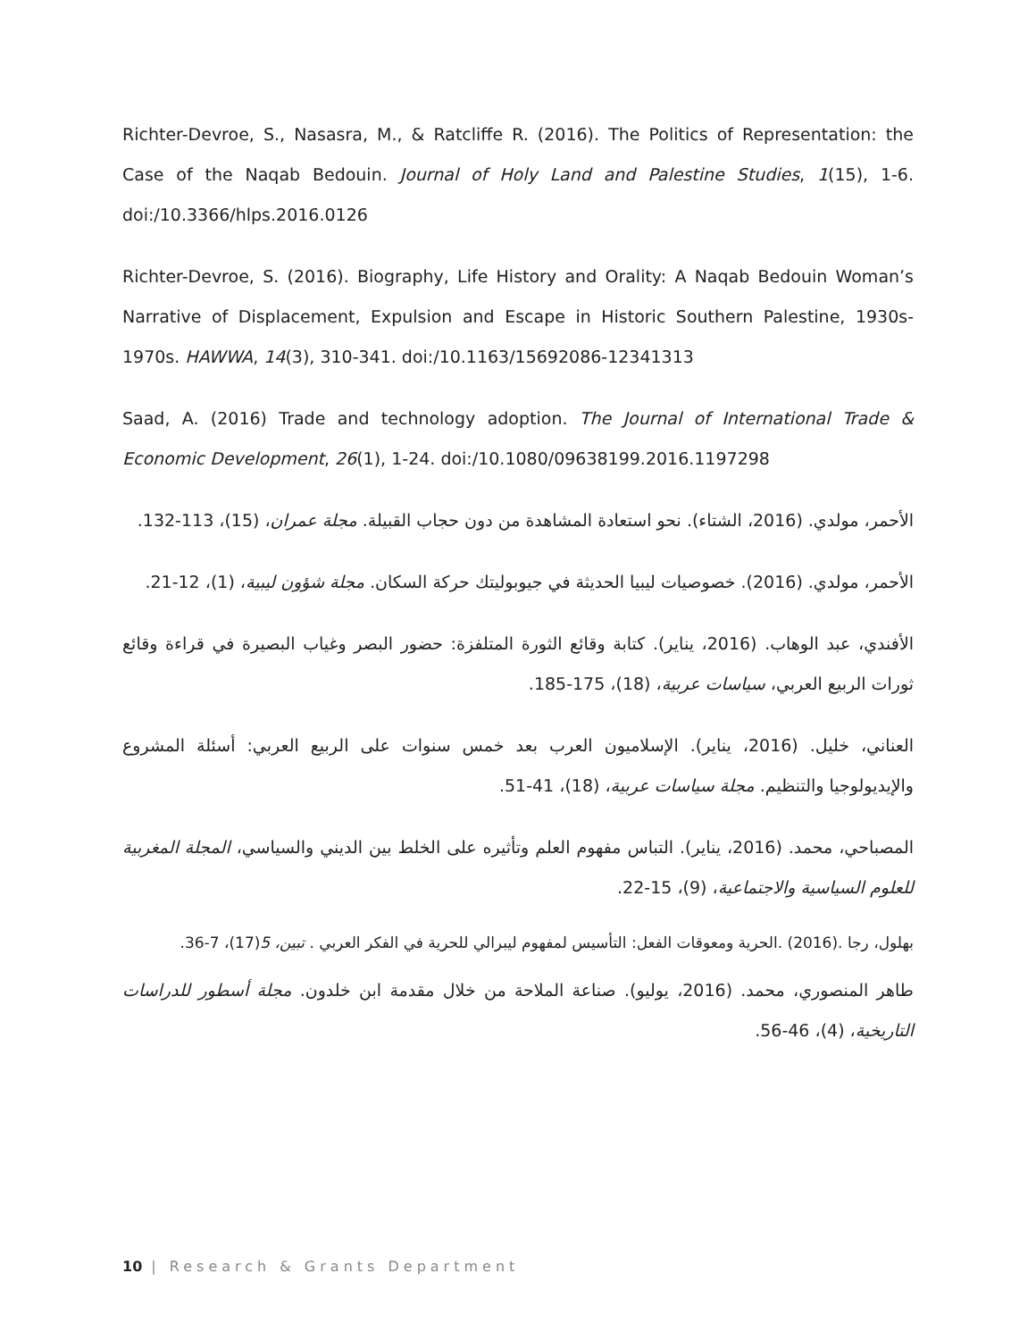Richter-Devroe, S., Nasasra, M., & Ratcliffe R. (2016). The Politics of Representation: the Case of the Naqab Bedouin. Journal of Holy Land and Palestine Studies, 1(15), 1-6. doi:/10.3366/hlps.2016.0126
Richter-Devroe, S. (2016). Biography, Life History and Orality: A Naqab Bedouin Woman’s Narrative of Displacement, Expulsion and Escape in Historic Southern Palestine, 1930s-1970s. HAWWA, 14(3), 310-341. doi:/10.1163/15692086-12341313
Saad, A. (2016) Trade and technology adoption. The Journal of International Trade & Economic Development, 26(1), 1-24. doi:/10.1080/09638199.2016.1197298
الأحمر، مولدي. (2016، الشتاء). نحو استعادة المشاهدة من دون حجاب القبيلة. مجلة عمران، (15)، 113-132.
الأحمر، مولدي. (2016). خصوصيات ليبيا الحديثة في جيوبوليتك حركة السكان. مجلة شؤون ليبية، (1)، 12-21.
الأفندي، عبد الوهاب. (2016، يناير). كتابة وقائع الثورة المتلفزة: حضور البصر وغياب البصيرة في قراءة وقائع ثورات الربيع العربي، سياسات عربية، (18)، 175-185.
العناني، خليل. (2016، يناير). الإسلاميون العرب بعد خمس سنوات على الربيع العربي: أسئلة المشروع والإيديولوجيا والتنظيم. مجلة سياسات عربية، (18)، 41-51.
المصباحي، محمد. (2016، يناير). التباس مفهوم العلم وتأثيره على الخلط بين الديني والسياسي، المجلة المغربية للعلوم السياسية والاجتماعية، (9)، 15-22.
بهلول، رجا .(2016) .الحرية ومعوقات الفعل: التأسيس لمفهوم ليبرالي للحرية في الفكر العربي . تبين، 5(17)، 7-36.
طاهر المنصوري، محمد. (2016، يوليو). صناعة الملاحة من خلال مقدمة ابن خلدون. مجلة أسطور للدراسات التاريخية، (4)، 46-56.
10 | Research & Grants Department